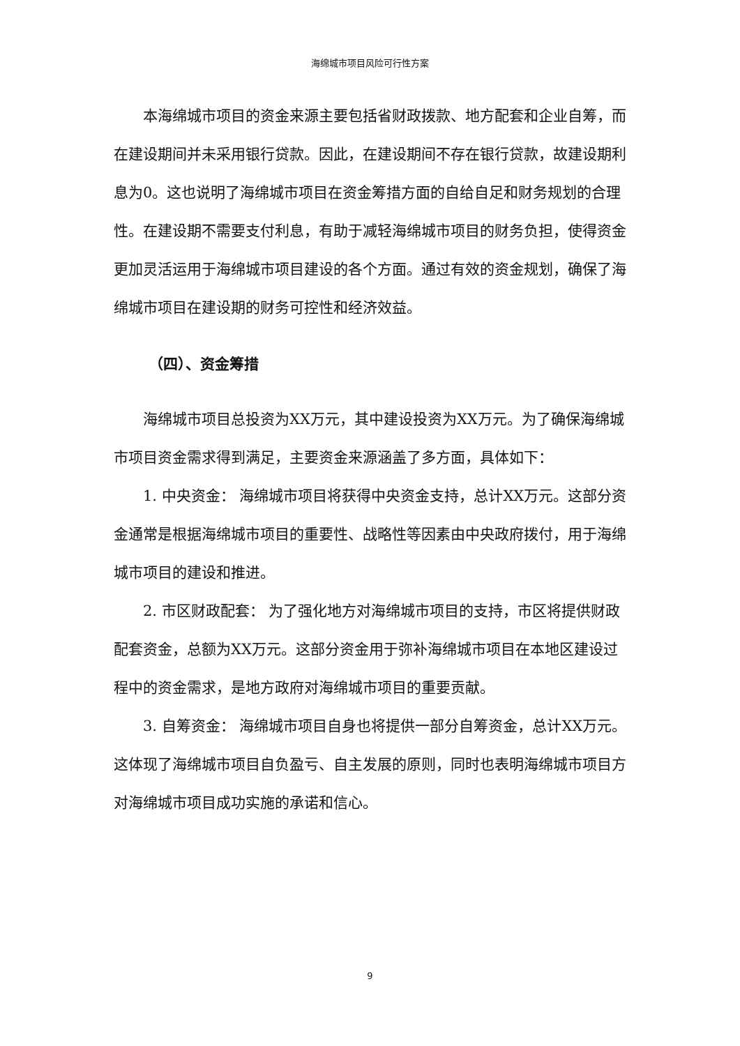海绵城市项目风险可行性方案
本海绵城市项目的资金来源主要包括省财政拨款、地方配套和企业自筹，而在建设期间并未采用银行贷款。因此，在建设期间不存在银行贷款，故建设期利息为0。这也说明了海绵城市项目在资金筹措方面的自给自足和财务规划的合理性。在建设期不需要支付利息，有助于减轻海绵城市项目的财务负担，使得资金更加灵活运用于海绵城市项目建设的各个方面。通过有效的资金规划，确保了海绵城市项目在建设期的财务可控性和经济效益。
（四）、资金筹措
海绵城市项目总投资为XX万元，其中建设投资为XX万元。为了确保海绵城市项目资金需求得到满足，主要资金来源涵盖了多方面，具体如下：
1. 中央资金： 海绵城市项目将获得中央资金支持，总计XX万元。这部分资金通常是根据海绵城市项目的重要性、战略性等因素由中央政府拨付，用于海绵城市项目的建设和推进。
2. 市区财政配套： 为了强化地方对海绵城市项目的支持，市区将提供财政配套资金，总额为XX万元。这部分资金用于弥补海绵城市项目在本地区建设过程中的资金需求，是地方政府对海绵城市项目的重要贡献。
3. 自筹资金： 海绵城市项目自身也将提供一部分自筹资金，总计XX万元。这体现了海绵城市项目自负盈亏、自主发展的原则，同时也表明海绵城市项目方对海绵城市项目成功实施的承诺和信心。
9